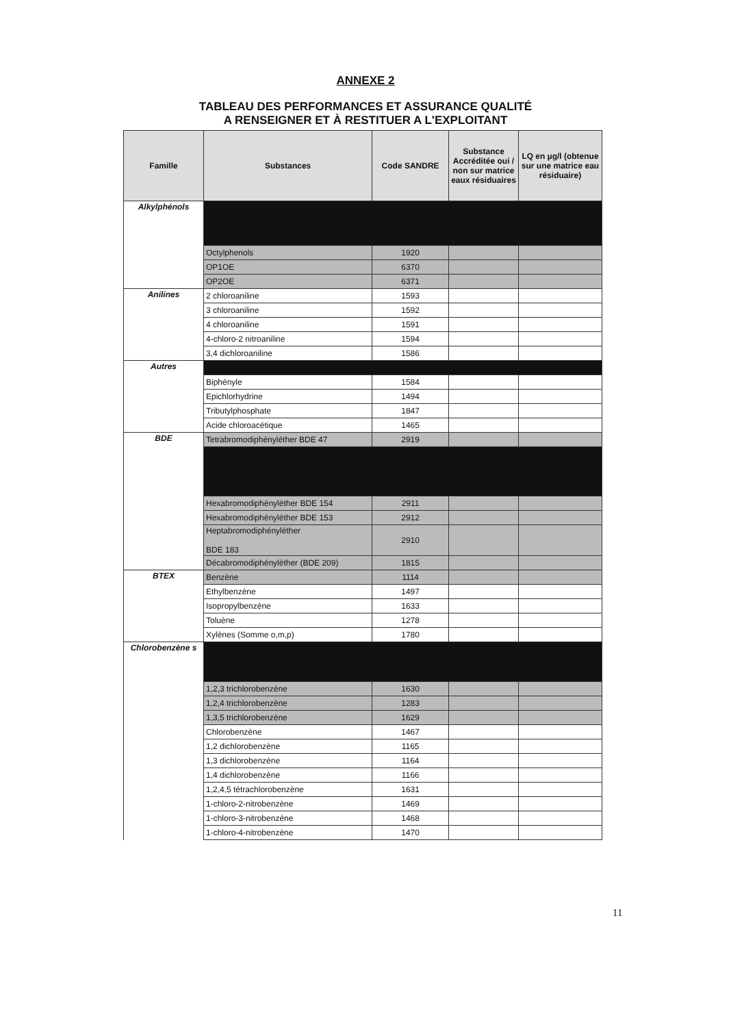ANNEXE 2
TABLEAU DES PERFORMANCES ET ASSURANCE QUALITÉ
A RENSEIGNER ET À RESTITUER A L'EXPLOITANT
| Famille | Substances | Code SANDRE | Substance Accréditée oui / non sur matrice eaux résiduaires | LQ en µg/l (obtenue sur une matrice eau résiduaire) |
| --- | --- | --- | --- | --- |
| Alkylphénols | | | | |
| | Octylphenols | 1920 | | |
| | OP1OE | 6370 | | |
| | OP2OE | 6371 | | |
| Anilines | 2 chloroaniline | 1593 | | |
| | 3 chloroaniline | 1592 | | |
| | 4 chloroaniline | 1591 | | |
| | 4-chloro-2 nitroaniline | 1594 | | |
| | 3,4 dichloroaniline | 1586 | | |
| Autres | | | | |
| | Biphényle | 1584 | | |
| | Epichlorhydrine | 1494 | | |
| | Tributylphosphate | 1847 | | |
| | Acide chloroacétique | 1465 | | |
| BDE | Tetrabromodiphényléther BDE 47 | 2919 | | |
| | Hexabromodiphényléther BDE 154 | 2911 | | |
| | Hexabromodiphényléther BDE 153 | 2912 | | |
| | Heptabromodiphényléther BDE 183 | 2910 | | |
| | Décabromodiphényléther (BDE 209) | 1815 | | |
| BTEX | Benzène | 1114 | | |
| | Ethylbenzène | 1497 | | |
| | Isopropylbenzène | 1633 | | |
| | Toluène | 1278 | | |
| | Xylènes (Somme o,m,p) | 1780 | | |
| Chlorobenzène s | | | | |
| | 1,2,3 trichlorobenzène | 1630 | | |
| | 1,2,4 trichlorobenzène | 1283 | | |
| | 1,3,5 trichlorobenzène | 1629 | | |
| | Chlorobenzène | 1467 | | |
| | 1,2 dichlorobenzène | 1165 | | |
| | 1,3 dichlorobenzène | 1164 | | |
| | 1,4 dichlorobenzène | 1166 | | |
| | 1,2,4,5 tétrachlorobenzène | 1631 | | |
| | 1-chloro-2-nitrobenzène | 1469 | | |
| | 1-chloro-3-nitrobenzène | 1468 | | |
| | 1-chloro-4-nitrobenzène | 1470 | | |
11